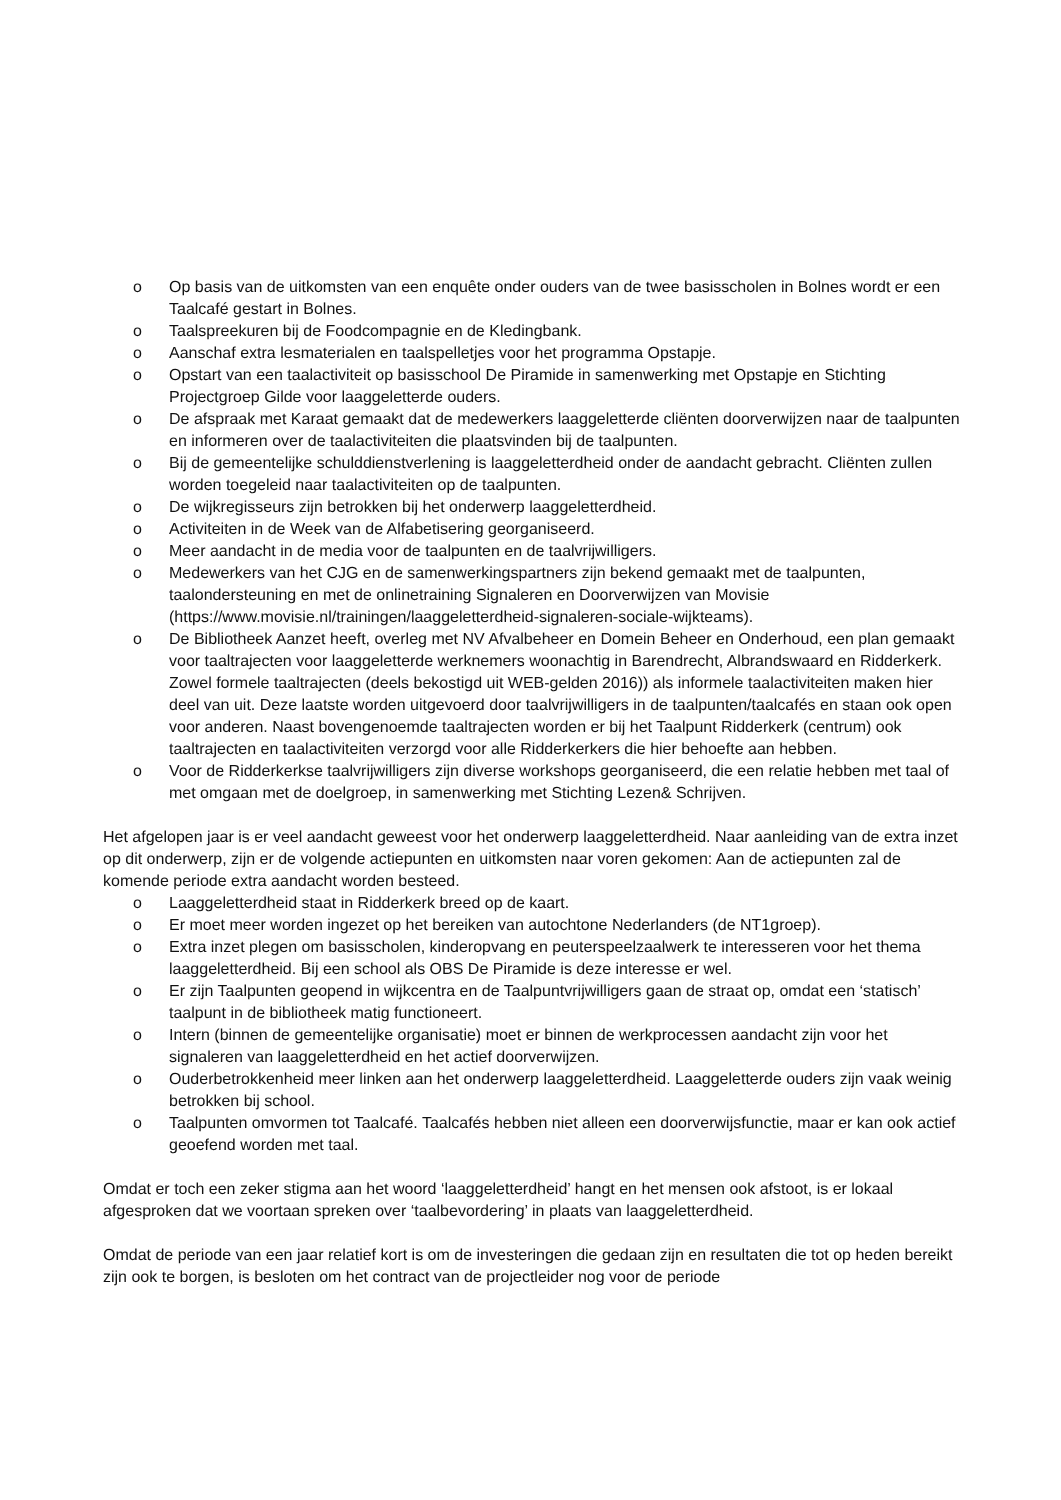o Op basis van de uitkomsten van een enquête onder ouders van de twee basisscholen in Bolnes wordt er een Taalcafé gestart in Bolnes.
o Taalspreekuren bij de Foodcompagnie en de Kledingbank.
o Aanschaf extra lesmaterialen en taalspelletjes voor het programma Opstapje.
o Opstart van een taalactiviteit op basisschool De Piramide in samenwerking met Opstapje en Stichting Projectgroep Gilde voor laaggeletterde ouders.
o De afspraak met Karaat gemaakt dat de medewerkers laaggeletterde cliënten doorverwijzen naar de taalpunten en informeren over de taalactiviteiten die plaatsvinden bij de taalpunten.
o Bij de gemeentelijke schulddienstverlening is laaggeletterdheid onder de aandacht gebracht. Cliënten zullen worden toegeleid naar taalactiviteiten op de taalpunten.
o De wijkregisseurs zijn betrokken bij het onderwerp laaggeletterdheid.
o Activiteiten in de Week van de Alfabetisering georganiseerd.
o Meer aandacht in de media voor de taalpunten en de taalvrijwilligers.
o Medewerkers van het CJG en de samenwerkingspartners zijn bekend gemaakt met de taalpunten, taalondersteuning en met de onlinetraining Signaleren en Doorverwijzen van Movisie (https://www.movisie.nl/trainingen/laaggeletterdheid-signaleren-sociale-wijkteams).
o De Bibliotheek Aanzet heeft, overleg met NV Afvalbeheer en Domein Beheer en Onderhoud, een plan gemaakt voor taaltrajecten voor laaggeletterde werknemers woonachtig in Barendrecht, Albrandswaard en Ridderkerk. Zowel formele taaltrajecten (deels bekostigd uit WEB-gelden 2016)) als informele taalactiviteiten maken hier deel van uit. Deze laatste worden uitgevoerd door taalvrijwilligers in de taalpunten/taalcafés en staan ook open voor anderen. Naast bovengenoemde taaltrajecten worden er bij het Taalpunt Ridderkerk (centrum) ook taaltrajecten en taalactiviteiten verzorgd voor alle Ridderkerkers die hier behoefte aan hebben.
o Voor de Ridderkerkse taalvrijwilligers zijn diverse workshops georganiseerd, die een relatie hebben met taal of met omgaan met de doelgroep, in samenwerking met Stichting Lezen& Schrijven.
Het afgelopen jaar is er veel aandacht geweest voor het onderwerp laaggeletterdheid. Naar aanleiding van de extra inzet op dit onderwerp, zijn er de volgende actiepunten en uitkomsten naar voren gekomen: Aan de actiepunten zal de komende periode extra aandacht worden besteed.
o Laaggeletterdheid staat in Ridderkerk breed op de kaart.
o Er moet meer worden ingezet op het bereiken van autochtone Nederlanders (de NT1groep).
o Extra inzet plegen om basisscholen, kinderopvang en peuterspeelzaalwerk te interesseren voor het thema laaggeletterdheid. Bij een school als OBS De Piramide is deze interesse er wel.
o Er zijn Taalpunten geopend in wijkcentra en de Taalpuntvrijwilligers gaan de straat op, omdat een ‘statisch’ taalpunt in de bibliotheek matig functioneert.
o Intern (binnen de gemeentelijke organisatie) moet er binnen de werkprocessen aandacht zijn voor het signaleren van laaggeletterdheid en het actief doorverwijzen.
o Ouderbetrokkenheid meer linken aan het onderwerp laaggeletterdheid. Laaggeletterde ouders zijn vaak weinig betrokken bij school.
o Taalpunten omvormen tot Taalcafé. Taalcafés hebben niet alleen een doorverwijsfunctie, maar er kan ook actief geoefend worden met taal.
Omdat er toch een zeker stigma aan het woord ‘laaggeletterdheid’ hangt en het mensen ook afstoot, is er lokaal afgesproken dat we voortaan spreken over ‘taalbevordering’ in plaats van laaggeletterdheid.
Omdat de periode van een jaar relatief kort is om de investeringen die gedaan zijn en resultaten die tot op heden bereikt zijn ook te borgen, is besloten om het contract van de projectleider nog voor de periode